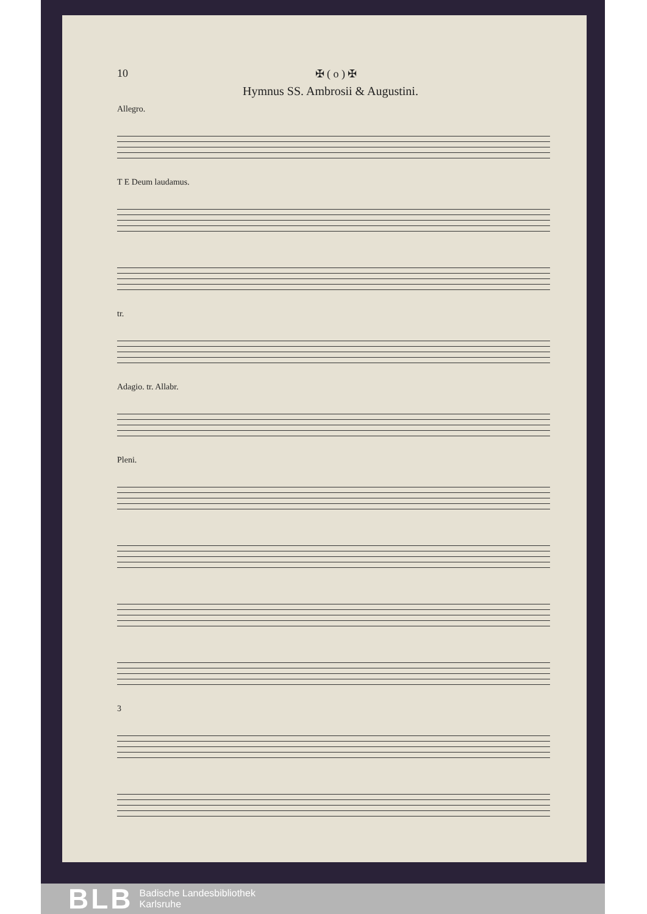10 ✠ ( o ) ✠
Hymnus SS. Ambrosii & Augustini.
Allegro.
T E Deum laudamus.
tr.
Adagio. tr. Allabr.
Pleni.
3
BLB Badische Landesbibliothek
Karlsruhe